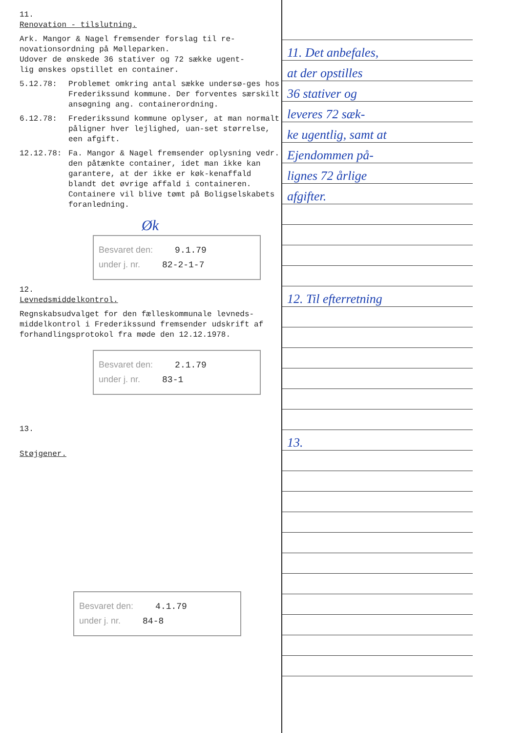11.
Renovation - tilslutning.
Ark. Mangor & Nagel fremsender forslag til re-
novationsordning på Mølleparken.
Udover de ønskede 36 stativer og 72 sække ugent-
lig ønskes opstillet en container.
5.12.78: Problemet omkring antal sække undersø-ges hos Frederikssund kommune. Der forventes særskilt ansøgning ang. containerordning.
6.12.78: Frederikssund kommune oplyser, at man normalt påligner hver lejlighed, uan-set størrelse, een afgift.
12.12.78: Fa. Mangor & Nagel fremsender oplysning vedr. den påtænkte container, idet man ikke kan garantere, at der ikke er køk-kenaffald blandt det øvrige affald i containeren. Containere vil blive tømt på Boligselskabets foranledning.
Øk
Besvaret den: 9.1.79
under j. nr. 82-2-1-7
12.
Levnedsmiddelkontrol.
Regnskabsudvalget for den fælleskommunale levneds-middelkontrol i Frederikssund fremsender udskrift af forhandlingsprotokol fra møde den 12.12.1978.
Besvaret den: 2.1.79
under j. nr. 83-1
13.
Støjgener.
Besvaret den: 4.1.79
under j. nr. 84-8
11. Det anbefales,
at der opstilles
36 stativer og
leveres 72 sæk-
ke ugentlig, samt at
Ejendommen på-
lignes 72 årlige
afgifter.
12. Til efterretning
13.